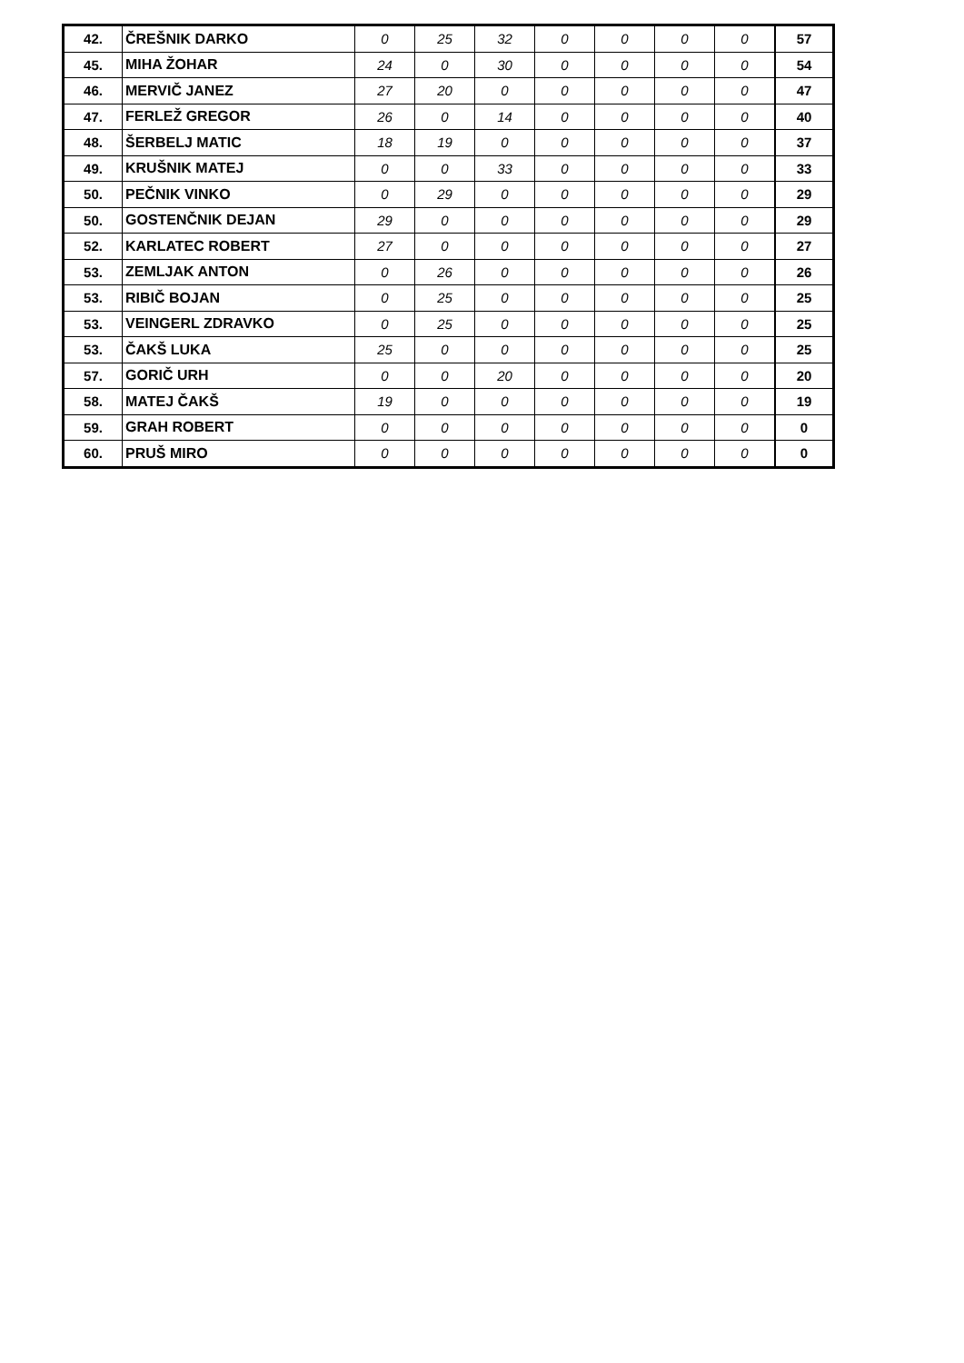| 42. | ČREŠNIK DARKO | 0 | 25 | 32 | 0 | 0 | 0 | 0 | 57 |
| 45. | MIHA ŽOHAR | 24 | 0 | 30 | 0 | 0 | 0 | 0 | 54 |
| 46. | MERVIČ JANEZ | 27 | 20 | 0 | 0 | 0 | 0 | 0 | 47 |
| 47. | FERLEŽ GREGOR | 26 | 0 | 14 | 0 | 0 | 0 | 0 | 40 |
| 48. | ŠERBELJ MATIC | 18 | 19 | 0 | 0 | 0 | 0 | 0 | 37 |
| 49. | KRUŠNIK MATEJ | 0 | 0 | 33 | 0 | 0 | 0 | 0 | 33 |
| 50. | PEČNIK VINKO | 0 | 29 | 0 | 0 | 0 | 0 | 0 | 29 |
| 50. | GOSTENČNIK DEJAN | 29 | 0 | 0 | 0 | 0 | 0 | 0 | 29 |
| 52. | KARLATEC ROBERT | 27 | 0 | 0 | 0 | 0 | 0 | 0 | 27 |
| 53. | ZEMLJAK ANTON | 0 | 26 | 0 | 0 | 0 | 0 | 0 | 26 |
| 53. | RIBIČ BOJAN | 0 | 25 | 0 | 0 | 0 | 0 | 0 | 25 |
| 53. | VEINGERL ZDRAVKO | 0 | 25 | 0 | 0 | 0 | 0 | 0 | 25 |
| 53. | ČAKŠ LUKA | 25 | 0 | 0 | 0 | 0 | 0 | 0 | 25 |
| 57. | GORIČ URH | 0 | 0 | 20 | 0 | 0 | 0 | 0 | 20 |
| 58. | MATEJ ČAKŠ | 19 | 0 | 0 | 0 | 0 | 0 | 0 | 19 |
| 59. | GRAH ROBERT | 0 | 0 | 0 | 0 | 0 | 0 | 0 | 0 |
| 60. | PRUŠ MIRO | 0 | 0 | 0 | 0 | 0 | 0 | 0 | 0 |